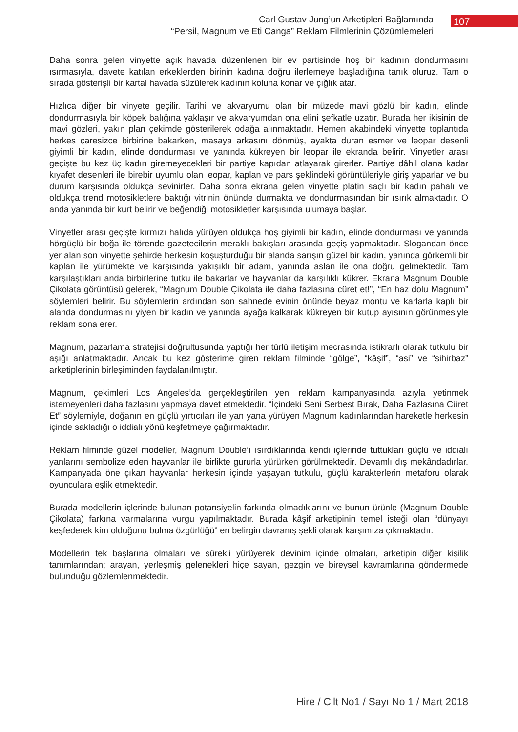Carl Gustav Jung’un Arketipleri Bağlamında
“Persil, Magnum ve Eti Canga” Reklam Filmlerinin Çözümlemeleri
107
Daha sonra gelen vinyette açık havada düzenlenen bir ev partisinde hoş bir kadının dondurmasını ısırmasıyla, davete katılan erkeklerden birinin kadına doğru ilerlemeye başladığına tanık oluruz. Tam o sırada gösterişli bir kartal havada süzülerek kadının koluna konar ve çığlık atar.
Hızlıca diğer bir vinyete geçilir. Tarihi ve akvaryumu olan bir müzede mavi gözlü bir kadın, elinde dondurmasıyla bir köpek balığına yaklaşır ve akvaryumdan ona elini şefkatle uzatır. Burada her ikisinin de mavi gözleri, yakın plan çekimde gösterilerek odağa alınmaktadır. Hemen akabindeki vinyette toplantıda herkes çaresizce birbirine bakarken, masaya arkasını dönmüş, ayakta duran esmer ve leopar desenli giyimli bir kadın, elinde dondurması ve yanında kükreyen bir leopar ile ekranda belirir. Vinyetler arası geçişte bu kez üç kadın giremeyecekleri bir partiye kapıdan atlayarak girerler. Partiye dâhil olana kadar kıyafet desenleri ile birebir uyumlu olan leopar, kaplan ve pars şeklindeki görüntüleriyle giriş yaparlar ve bu durum karşısında oldukça sevinirler. Daha sonra ekrana gelen vinyette platin saçlı bir kadın pahalı ve oldukça trend motosikletlere baktığı vitrinin önünde durmakta ve dondurmasından bir ısırık almaktadır. O anda yanında bir kurt belirir ve beğendiği motosikletler karşısında ulumaya başlar.
Vinyetler arası geçişte kırmızı halıda yürüyen oldukça hoş giyimli bir kadın, elinde dondurması ve yanında hörgüçlü bir boğa ile törende gazetecilerin meraklı bakışları arasında geçiş yapmaktadır. Slogandan önce yer alan son vinyette şehirde herkesin koşuşturduğu bir alanda sarışın güzel bir kadın, yanında görkemli bir kaplan ile yürümekte ve karşısında yakışıklı bir adam, yanında aslan ile ona doğru gelmektedir. Tam karşılaştıkları anda birbirlerine tutku ile bakarlar ve hayvanlar da karşılıklı kükrer. Ekrana Magnum Double Çikolata görüntüsü gelerek, “Magnum Double Çikolata ile daha fazlasına cüret et!”, “En haz dolu Magnum” söylemleri belirir. Bu söylemlerin ardından son sahnede evinin önünde beyaz montu ve karlarla kaplı bir alanda dondurmasını yiyen bir kadın ve yanında ayağa kalkarak kükreyen bir kutup ayısının görünmesiyle reklam sona erer.
Magnum, pazarlama stratejisi doğrultusunda yaptığı her türlü iletişim mecrasında istikrarlı olarak tutkulu bir aşığı anlatmaktadır. Ancak bu kez gösterime giren reklam filminde “gölge”, “kâşif”, “asi” ve “sihirbaz” arketiplerinin birleşiminden faydalanılmıştır.
Magnum, çekimleri Los Angeles’da gerçekleştirilen yeni reklam kampanyasında azıyla yetinmek istemeyenleri daha fazlasını yapmaya davet etmektedir. “İçindeki Seni Serbest Bırak, Daha Fazlasına Cüret Et” söylemiyle, doğanın en güçlü yırtıcıları ile yan yana yürüyen Magnum kadınlarından hareketle herkesin içinde sakladığı o iddialı yönü keşfetmeye çağırmaktadır.
Reklam filminde güzel modeller, Magnum Double’ı ısırdıklarında kendi içlerinde tuttukları güçlü ve iddialı yanlarını sembolize eden hayvanlar ile birlikte gururla yürürken görülmektedir. Devamlı dış mekândadırlar. Kampanyada öne çıkan hayvanlar herkesin içinde yaşayan tutkulu, güçlü karakterlerin metaforu olarak oyunculara eşlik etmektedir.
Burada modellerin içlerinde bulunan potansiyelin farkında olmadıklarını ve bunun ürünle (Magnum Double Çikolata) farkına varmalarına vurgu yapılmaktadır. Burada kâşif arketipinin temel isteği olan “dünyayı keşfederek kim olduğunu bulma özgürlüğü” en belirgin davranış şekli olarak karşımıza çıkmaktadır.
Modellerin tek başlarına olmaları ve sürekli yürüyerek devinim içinde olmaları, arketipin diğer kişilik tanımlarından; arayan, yerleşmiş gelenekleri hiçe sayan, gezgin ve bireysel kavramlarına gönderme­de bulunduğu gözlemlenmektedir.
Hire / Cilt No1 / Sayı No 1 / Mart 2018